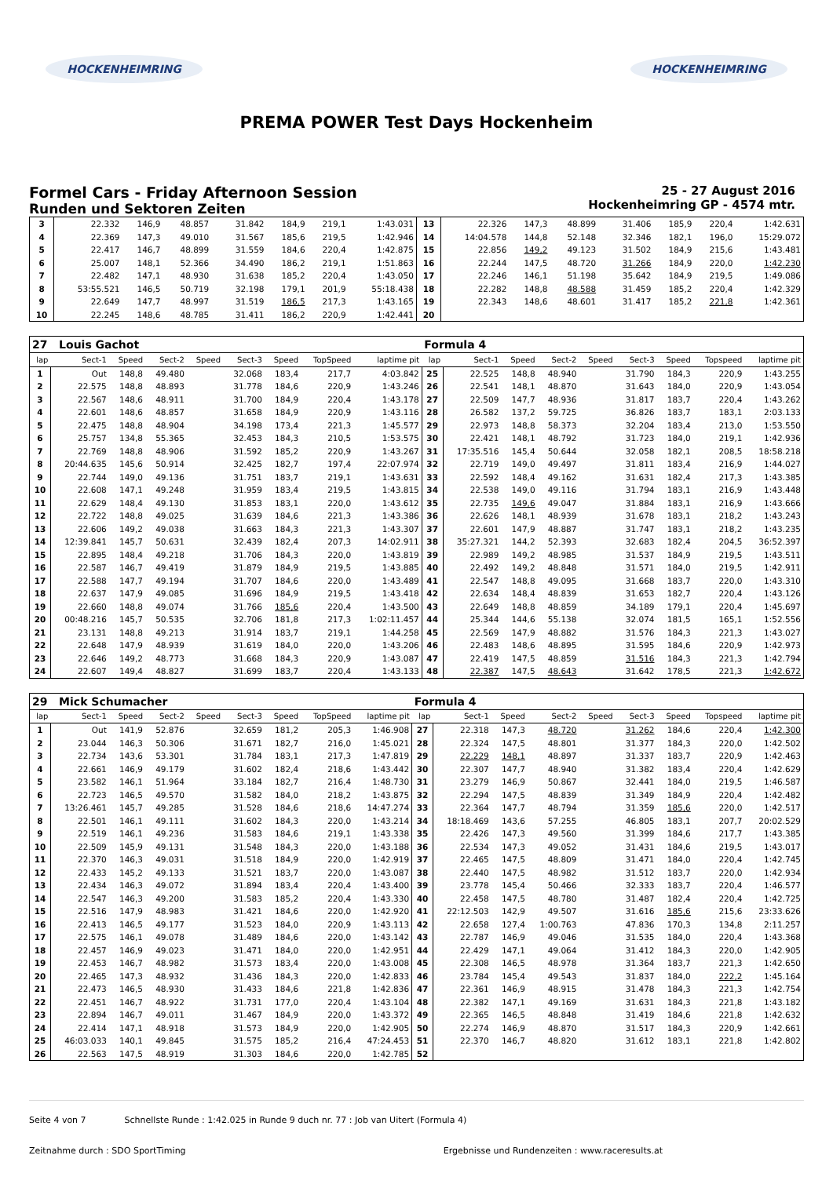HOCKENHEIMRING HOCKENHEIMRING
PREMA POWER Test Days Hockenheim
Formel Cars - Friday Afternoon Session
Runden und Sektoren Zeiten
25 - 27 August 2016
Hockenheimring GP - 4574 mtr.
| 3 | 22.332 | 146,9 | 48.857 | | 31.842 | 184,9 | 219,1 | 1:43.031 | 13 | 22.326 | 147,3 | 48.899 | | 31.406 | 185,9 | 220,4 | 1:42.631 |
| 4 | 22.369 | 147,3 | 49.010 | | 31.567 | 185,6 | 219,5 | 1:42.946 | 14 | 14:04.578 | 144,8 | 52.148 | | 32.346 | 182,1 | 196,0 | 15:29.072 |
| 5 | 22.417 | 146,7 | 48.899 | | 31.559 | 184,6 | 220,4 | 1:42.875 | 15 | 22.856 | 149,2 | 49.123 | | 31.502 | 184,9 | 215,6 | 1:43.481 |
| 6 | 25.007 | 148,1 | 52.366 | | 34.490 | 186,2 | 219,1 | 1:51.863 | 16 | 22.244 | 147,5 | 48.720 | | 31.266 | 184,9 | 220,0 | 1:42.230 |
| 7 | 22.482 | 147,1 | 48.930 | | 31.638 | 185,2 | 220,4 | 1:43.050 | 17 | 22.246 | 146,1 | 51.198 | | 35.642 | 184,9 | 219,5 | 1:49.086 |
| 8 | 53:55.521 | 146,5 | 50.719 | | 32.198 | 179,1 | 201,9 | 55:18.438 | 18 | 22.282 | 148,8 | 48.588 | | 31.459 | 185,2 | 220,4 | 1:42.329 |
| 9 | 22.649 | 147,7 | 48.997 | | 31.519 | 186,5 | 217,3 | 1:43.165 | 19 | 22.343 | 148,6 | 48.601 | | 31.417 | 185,2 | 221,8 | 1:42.361 |
| 10 | 22.245 | 148,6 | 48.785 | | 31.411 | 186,2 | 220,9 | 1:42.441 | 20 | | | | | | | | |
| 27 Louis Gachot | | | | | | | | | Formula 4 | | | | | | | | |
| lap | Sect-1 | Speed | Sect-2 | Speed | Sect-3 | Speed | TopSpeed | laptime pit | lap | Sect-1 | Speed | Sect-2 | Speed | Sect-3 | Speed | Topspeed | laptime pit |
| 1 | Out | 148,8 | 49.480 | | 32.068 | 183,4 | 217,7 | 4:03.842 | 25 | 22.525 | 148,8 | 48.940 | | 31.790 | 184,3 | 220,9 | 1:43.255 |
| 2 | 22.575 | 148,8 | 48.893 | | 31.778 | 184,6 | 220,9 | 1:43.246 | 26 | 22.541 | 148,1 | 48.870 | | 31.643 | 184,0 | 220,9 | 1:43.054 |
| 3 | 22.567 | 148,6 | 48.911 | | 31.700 | 184,9 | 220,4 | 1:43.178 | 27 | 22.509 | 147,7 | 48.936 | | 31.817 | 183,7 | 220,4 | 1:43.262 |
| 4 | 22.601 | 148,6 | 48.857 | | 31.658 | 184,9 | 220,9 | 1:43.116 | 28 | 26.582 | 137,2 | 59.725 | | 36.826 | 183,7 | 183,1 | 2:03.133 |
| 5 | 22.475 | 148,8 | 48.904 | | 34.198 | 173,4 | 221,3 | 1:45.577 | 29 | 22.973 | 148,8 | 58.373 | | 32.204 | 183,4 | 213,0 | 1:53.550 |
| 6 | 25.757 | 134,8 | 55.365 | | 32.453 | 184,3 | 210,5 | 1:53.575 | 30 | 22.421 | 148,1 | 48.792 | | 31.723 | 184,0 | 219,1 | 1:42.936 |
| 7 | 22.769 | 148,8 | 48.906 | | 31.592 | 185,2 | 220,9 | 1:43.267 | 31 | 17:35.516 | 145,4 | 50.644 | | 32.058 | 182,1 | 208,5 | 18:58.218 |
| 8 | 20:44.635 | 145,6 | 50.914 | | 32.425 | 182,7 | 197,4 | 22:07.974 | 32 | 22.719 | 149,0 | 49.497 | | 31.811 | 183,4 | 216,9 | 1:44.027 |
| 9 | 22.744 | 149,0 | 49.136 | | 31.751 | 183,7 | 219,1 | 1:43.631 | 33 | 22.592 | 148,4 | 49.162 | | 31.631 | 182,4 | 217,3 | 1:43.385 |
| 10 | 22.608 | 147,1 | 49.248 | | 31.959 | 183,4 | 219,5 | 1:43.815 | 34 | 22.538 | 149,0 | 49.116 | | 31.794 | 183,1 | 216,9 | 1:43.448 |
| 11 | 22.629 | 148,4 | 49.130 | | 31.853 | 183,1 | 220,0 | 1:43.612 | 35 | 22.735 | 149,6 | 49.047 | | 31.884 | 183,1 | 216,9 | 1:43.666 |
| 12 | 22.722 | 148,8 | 49.025 | | 31.639 | 184,6 | 221,3 | 1:43.386 | 36 | 22.626 | 148,1 | 48.939 | | 31.678 | 183,1 | 218,2 | 1:43.243 |
| 13 | 22.606 | 149,2 | 49.038 | | 31.663 | 184,3 | 221,3 | 1:43.307 | 37 | 22.601 | 147,9 | 48.887 | | 31.747 | 183,1 | 218,2 | 1:43.235 |
| 14 | 12:39.841 | 145,7 | 50.631 | | 32.439 | 182,4 | 207,3 | 14:02.911 | 38 | 35:27.321 | 144,2 | 52.393 | | 32.683 | 182,4 | 204,5 | 36:52.397 |
| 15 | 22.895 | 148,4 | 49.218 | | 31.706 | 184,3 | 220,0 | 1:43.819 | 39 | 22.989 | 149,2 | 48.985 | | 31.537 | 184,9 | 219,5 | 1:43.511 |
| 16 | 22.587 | 146,7 | 49.419 | | 31.879 | 184,9 | 219,5 | 1:43.885 | 40 | 22.492 | 149,2 | 48.848 | | 31.571 | 184,0 | 219,5 | 1:42.911 |
| 17 | 22.588 | 147,7 | 49.194 | | 31.707 | 184,6 | 220,0 | 1:43.489 | 41 | 22.547 | 148,8 | 49.095 | | 31.668 | 183,7 | 220,0 | 1:43.310 |
| 18 | 22.637 | 147,9 | 49.085 | | 31.696 | 184,9 | 219,5 | 1:43.418 | 42 | 22.634 | 148,4 | 48.839 | | 31.653 | 182,7 | 220,4 | 1:43.126 |
| 19 | 22.660 | 148,8 | 49.074 | | 31.766 | 185,6 | 220,4 | 1:43.500 | 43 | 22.649 | 148,8 | 48.859 | | 34.189 | 179,1 | 220,4 | 1:45.697 |
| 20 | 00:48.216 | 145,7 | 50.535 | | 32.706 | 181,8 | 217,3 | 1:02:11.457 | 44 | 25.344 | 144,6 | 55.138 | | 32.074 | 181,5 | 165,1 | 1:52.556 |
| 21 | 23.131 | 148,8 | 49.213 | | 31.914 | 183,7 | 219,1 | 1:44.258 | 45 | 22.569 | 147,9 | 48.882 | | 31.576 | 184,3 | 221,3 | 1:43.027 |
| 22 | 22.648 | 147,9 | 48.939 | | 31.619 | 184,0 | 220,0 | 1:43.206 | 46 | 22.483 | 148,6 | 48.895 | | 31.595 | 184,6 | 220,9 | 1:42.973 |
| 23 | 22.646 | 149,2 | 48.773 | | 31.668 | 184,3 | 220,9 | 1:43.087 | 47 | 22.419 | 147,5 | 48.859 | | 31.516 | 184,3 | 221,3 | 1:42.794 |
| 24 | 22.607 | 149,4 | 48.827 | | 31.699 | 183,7 | 220,4 | 1:43.133 | 48 | 22.387 | 147,5 | 48.643 | | 31.642 | 178,5 | 221,3 | 1:42.672 |
| 29 Mick Schumacher | | | | | | | | | Formula 4 | | | | | | | | |
| lap | Sect-1 | Speed | Sect-2 | Speed | Sect-3 | Speed | TopSpeed | laptime pit | lap | Sect-1 | Speed | Sect-2 | Speed | Sect-3 | Speed | Topspeed | laptime pit |
| 1 | Out | 141,9 | 52.876 | | 32.659 | 181,2 | 205,3 | 1:46.908 | 27 | 22.318 | 147,3 | 48.720 | | 31.262 | 184,6 | 220,4 | 1:42.300 |
| 2 | 23.044 | 146,3 | 50.306 | | 31.671 | 182,7 | 216,0 | 1:45.021 | 28 | 22.324 | 147,5 | 48.801 | | 31.377 | 184,3 | 220,0 | 1:42.502 |
| 3 | 22.734 | 143,6 | 53.301 | | 31.784 | 183,1 | 217,3 | 1:47.819 | 29 | 22.229 | 148,1 | 48.897 | | 31.337 | 183,7 | 220,9 | 1:42.463 |
| 4 | 22.661 | 146,9 | 49.179 | | 31.602 | 182,4 | 218,6 | 1:43.442 | 30 | 22.307 | 147,7 | 48.940 | | 31.382 | 183,4 | 220,4 | 1:42.629 |
| 5 | 23.582 | 146,1 | 51.964 | | 33.184 | 182,7 | 216,4 | 1:48.730 | 31 | 23.279 | 146,9 | 50.867 | | 32.441 | 184,0 | 219,5 | 1:46.587 |
| 6 | 22.723 | 146,5 | 49.570 | | 31.582 | 184,0 | 218,2 | 1:43.875 | 32 | 22.294 | 147,5 | 48.839 | | 31.349 | 184,9 | 220,4 | 1:42.482 |
| 7 | 13:26.461 | 145,7 | 49.285 | | 31.528 | 184,6 | 218,6 | 14:47.274 | 33 | 22.364 | 147,7 | 48.794 | | 31.359 | 185,6 | 220,0 | 1:42.517 |
| 8 | 22.501 | 146,1 | 49.111 | | 31.602 | 184,3 | 220,0 | 1:43.214 | 34 | 18:18.469 | 143,6 | 57.255 | | 46.805 | 183,1 | 207,7 | 20:02.529 |
| 9 | 22.519 | 146,1 | 49.236 | | 31.583 | 184,6 | 219,1 | 1:43.338 | 35 | 22.426 | 147,3 | 49.560 | | 31.399 | 184,6 | 217,7 | 1:43.385 |
| 10 | 22.509 | 145,9 | 49.131 | | 31.548 | 184,3 | 220,0 | 1:43.188 | 36 | 22.534 | 147,3 | 49.052 | | 31.431 | 184,6 | 219,5 | 1:43.017 |
| 11 | 22.370 | 146,3 | 49.031 | | 31.518 | 184,9 | 220,0 | 1:42.919 | 37 | 22.465 | 147,5 | 48.809 | | 31.471 | 184,0 | 220,4 | 1:42.745 |
| 12 | 22.433 | 145,2 | 49.133 | | 31.521 | 183,7 | 220,0 | 1:43.087 | 38 | 22.440 | 147,5 | 48.982 | | 31.512 | 183,7 | 220,0 | 1:42.934 |
| 13 | 22.434 | 146,3 | 49.072 | | 31.894 | 183,4 | 220,4 | 1:43.400 | 39 | 23.778 | 145,4 | 50.466 | | 32.333 | 183,7 | 220,4 | 1:46.577 |
| 14 | 22.547 | 146,3 | 49.200 | | 31.583 | 185,2 | 220,4 | 1:43.330 | 40 | 22.458 | 147,5 | 48.780 | | 31.487 | 182,4 | 220,4 | 1:42.725 |
| 15 | 22.516 | 147,9 | 48.983 | | 31.421 | 184,6 | 220,0 | 1:42.920 | 41 | 22:12.503 | 142,9 | 49.507 | | 31.616 | 185,6 | 215,6 | 23:33.626 |
| 16 | 22.413 | 146,5 | 49.177 | | 31.523 | 184,0 | 220,9 | 1:43.113 | 42 | 22.658 | 127,4 | 1:00.763 | | 47.836 | 170,3 | 134,8 | 2:11.257 |
| 17 | 22.575 | 146,1 | 49.078 | | 31.489 | 184,6 | 220,0 | 1:43.142 | 43 | 22.787 | 146,9 | 49.046 | | 31.535 | 184,0 | 220,4 | 1:43.368 |
| 18 | 22.457 | 146,9 | 49.023 | | 31.471 | 184,0 | 220,0 | 1:42.951 | 44 | 22.429 | 147,1 | 49.064 | | 31.412 | 184,3 | 220,0 | 1:42.905 |
| 19 | 22.453 | 146,7 | 48.982 | | 31.573 | 183,4 | 220,0 | 1:43.008 | 45 | 22.308 | 146,5 | 48.978 | | 31.364 | 183,7 | 221,3 | 1:42.650 |
| 20 | 22.465 | 147,3 | 48.932 | | 31.436 | 184,3 | 220,0 | 1:42.833 | 46 | 23.784 | 145,4 | 49.543 | | 31.837 | 184,0 | 222,2 | 1:45.164 |
| 21 | 22.473 | 146,5 | 48.930 | | 31.433 | 184,6 | 221,8 | 1:42.836 | 47 | 22.361 | 146,9 | 48.915 | | 31.478 | 184,3 | 221,3 | 1:42.754 |
| 22 | 22.451 | 146,7 | 48.922 | | 31.731 | 177,0 | 220,4 | 1:43.104 | 48 | 22.382 | 147,1 | 49.169 | | 31.631 | 184,3 | 221,8 | 1:43.182 |
| 23 | 22.894 | 146,7 | 49.011 | | 31.467 | 184,9 | 220,0 | 1:43.372 | 49 | 22.365 | 146,5 | 48.848 | | 31.419 | 184,6 | 221,8 | 1:42.632 |
| 24 | 22.414 | 147,1 | 48.918 | | 31.573 | 184,9 | 220,0 | 1:42.905 | 50 | 22.274 | 146,9 | 48.870 | | 31.517 | 184,3 | 220,9 | 1:42.661 |
| 25 | 46:03.033 | 140,1 | 49.845 | | 31.575 | 185,2 | 216,4 | 47:24.453 | 51 | 22.370 | 146,7 | 48.820 | | 31.612 | 183,1 | 221,8 | 1:42.802 |
| 26 | 22.563 | 147,5 | 48.919 | | 31.303 | 184,6 | 220,0 | 1:42.785 | 52 | | | | | | | | |
Seite 4 von 7 Schnellste Runde : 1:42.025 in Runde 9 duch nr. 77 : Job van Uitert (Formula 4)
Zeitnahme durch : SDO SportTiming Ergebnisse und Rundenzeiten : www.raceresults.at